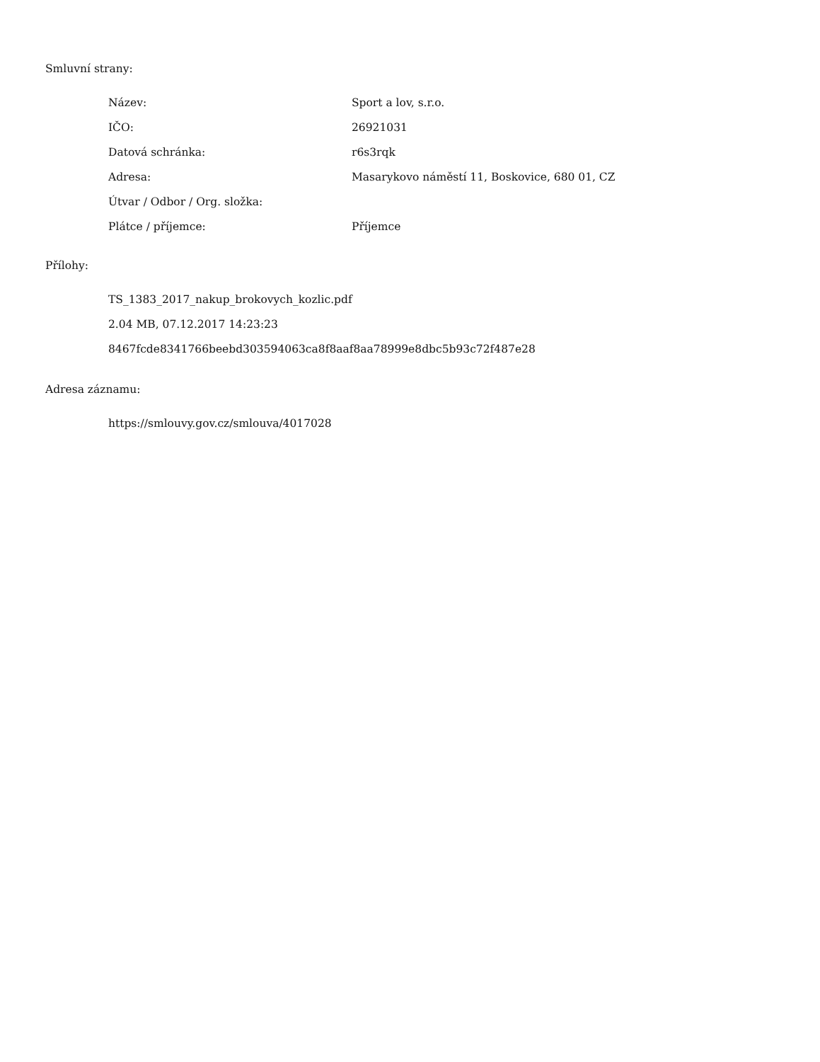Smluvní strany:
| Název: | Sport a lov, s.r.o. |
| IČO: | 26921031 |
| Datová schránka: | r6s3rqk |
| Adresa: | Masarykovo náměstí 11, Boskovice, 680 01, CZ |
| Útvar / Odbor / Org. složka: | |
| Plátce / příjemce: | Příjemce |
Přílohy:
TS_1383_2017_nakup_brokovych_kozlic.pdf
2.04 MB, 07.12.2017 14:23:23
8467fcde8341766beebd303594063ca8f8aaf8aa78999e8dbc5b93c72f487e28
Adresa záznamu:
https://smlouvy.gov.cz/smlouva/4017028